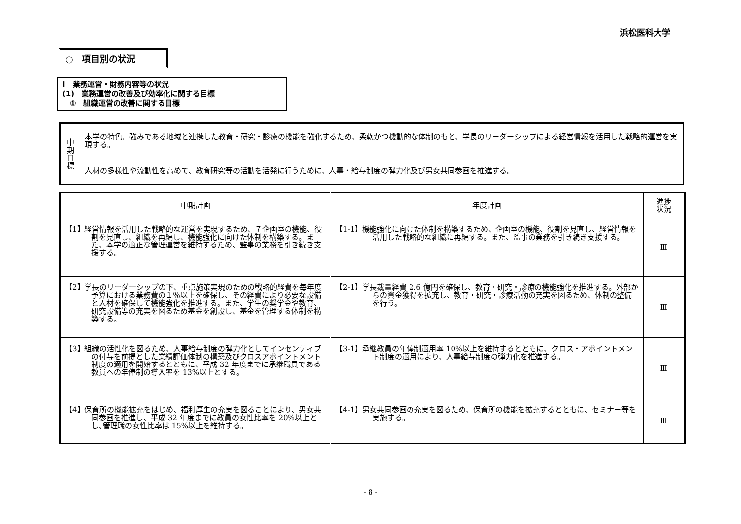浜松医科大学
○　項目別の状況
Ⅰ　業務運営・財務内容等の状況
(1)　業務運営の改善及び効率化に関する目標
　①　組織運営の改善に関する目標
| 中 期 目 標 | 本学の特色、強みである地域と連携した教育・研究・診療の機能を強化するため、柔軟かつ機動的な体制のもと、学長のリーダーシップによる経営情報を活用した戦略的運営を実現する。 |
| | 人材の多様性や流動性を高めて、教育研究等の活動を活発に行うために、人事・給与制度の弾力化及び男女共同参画を推進する。 |
| 中期計画 | 年度計画 | 進捗 状況 |
| --- | --- | --- |
| 【1】経営情報を活用した戦略的な運営を実現するため、７企画室の機能、役割を見直し、組織を再編し、機能強化に向けた体制を構築する。また、本学の適正な管理運営を維持するため、監事の業務を引き続き支援する。 | 【1-1】機能強化に向けた体制を構築するため、企画室の機能、役割を見直し、経営情報を活用した戦略的な組織に再編する。また、監事の業務を引き続き支援する。 | Ⅲ |
| 【2】学長のリーダーシップの下、重点施策実現のための戦略的経費を毎年度予算における業務費の１％以上を確保し、その経費により必要な設備と人材を確保して機能強化を推進する。また、学生の奨学金や教育、研究設備等の充実を図るため基金を創設し、基金を管理する体制を構築する。 | 【2-1】学長裁量経費 2.6 億円を確保し、教育・研究・診療の機能強化を推進する。外部からの資金獲得を拡充し、教育・研究・診療活動の充実を図るため、体制の整備を行う。 | Ⅲ |
| 【3】組織の活性化を図るため、人事給与制度の弾力化としてインセンティブの付与を前提とした業績評価体制の構築及びクロスアポイントメント制度の適用を開始するとともに、平成 32 年度までに承継職員である教員への年俸制の導入率を 13%以上とする。 | 【3-1】承継教員の年俸制適用率 10%以上を維持するとともに、クロス・アポイントメント制度の適用により、人事給与制度の弾力化を推進する。 | Ⅲ |
| 【4】保育所の機能拡充をはじめ、福利厚生の充実を図ることにより、男女共同参画を推進し、平成 32 年度までに教員の女性比率を 20%以上とし､管理職の女性比率は 15%以上を維持する。 | 【4-1】男女共同参画の充実を図るため、保育所の機能を拡充するとともに、セミナー等を実施する。 | Ⅲ |
- 8 -